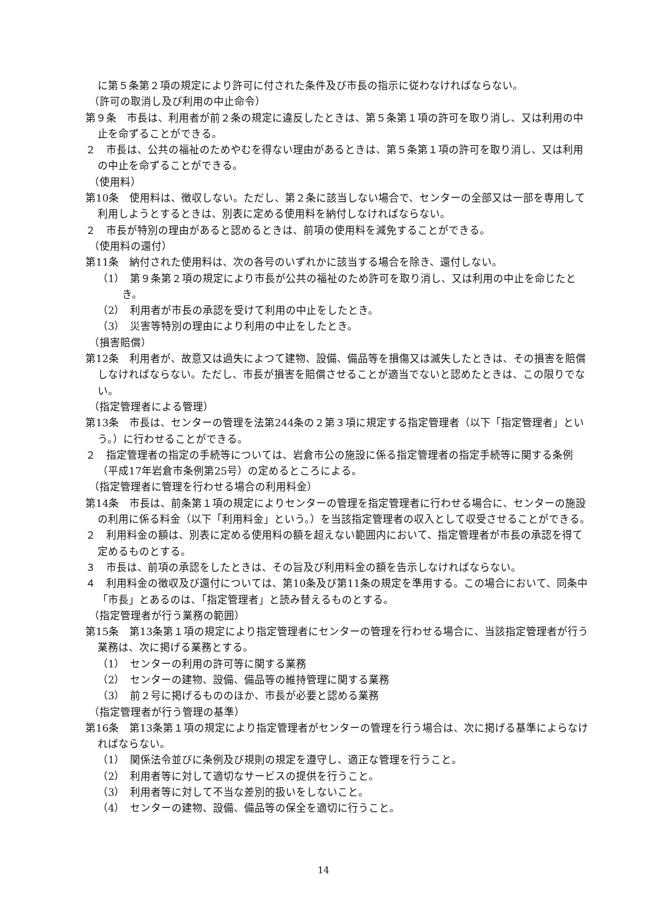に第５条第２項の規定により許可に付された条件及び市長の指示に従わなければならない。
（許可の取消し及び利用の中止命令）
第９条　市長は、利用者が前２条の規定に違反したときは、第５条第１項の許可を取り消し、又は利用の中止を命ずることができる。
２　市長は、公共の福祉のためやむを得ない理由があるときは、第５条第１項の許可を取り消し、又は利用の中止を命ずることができる。
（使用料）
第10条　使用料は、徴収しない。ただし、第２条に該当しない場合で、センターの全部又は一部を専用して利用しようとするときは、別表に定める使用料を納付しなければならない。
２　市長が特別の理由があると認めるときは、前項の使用料を減免することができる。
（使用料の還付）
第11条　納付された使用料は、次の各号のいずれかに該当する場合を除き、還付しない。
（1）　第９条第２項の規定により市長が公共の福祉のため許可を取り消し、又は利用の中止を命じたとき。
（2）　利用者が市長の承認を受けて利用の中止をしたとき。
（3）　災害等特別の理由により利用の中止をしたとき。
（損害賠償）
第12条　利用者が、故意又は過失によつて建物、設備、備品等を損傷又は滅失したときは、その損害を賠償しなければならない。ただし、市長が損害を賠償させることが適当でないと認めたときは、この限りでない。
（指定管理者による管理）
第13条　市長は、センターの管理を法第244条の２第３項に規定する指定管理者（以下「指定管理者」という。）に行わせることができる。
２　指定管理者の指定の手続等については、岩倉市公の施設に係る指定管理者の指定手続等に関する条例（平成17年岩倉市条例第25号）の定めるところによる。
（指定管理者に管理を行わせる場合の利用料金）
第14条　市長は、前条第１項の規定によりセンターの管理を指定管理者に行わせる場合に、センターの施設の利用に係る料金（以下「利用料金」という。）を当該指定管理者の収入として収受させることができる。
２　利用料金の額は、別表に定める使用料の額を超えない範囲内において、指定管理者が市長の承認を得て定めるものとする。
３　市長は、前項の承認をしたときは、その旨及び利用料金の額を告示しなければならない。
４　利用料金の徴収及び還付については、第10条及び第11条の規定を準用する。この場合において、同条中「市長」とあるのは、「指定管理者」と読み替えるものとする。
（指定管理者が行う業務の範囲）
第15条　第13条第１項の規定により指定管理者にセンターの管理を行わせる場合に、当該指定管理者が行う業務は、次に掲げる業務とする。
（1）　センターの利用の許可等に関する業務
（2）　センターの建物、設備、備品等の維持管理に関する業務
（3）　前２号に掲げるもののほか、市長が必要と認める業務
（指定管理者が行う管理の基準）
第16条　第13条第１項の規定により指定管理者がセンターの管理を行う場合は、次に掲げる基準によらなければならない。
（1）　関係法令並びに条例及び規則の規定を遵守し、適正な管理を行うこと。
（2）　利用者等に対して適切なサービスの提供を行うこと。
（3）　利用者等に対して不当な差別的扱いをしないこと。
（4）　センターの建物、設備、備品等の保全を適切に行うこと。
14